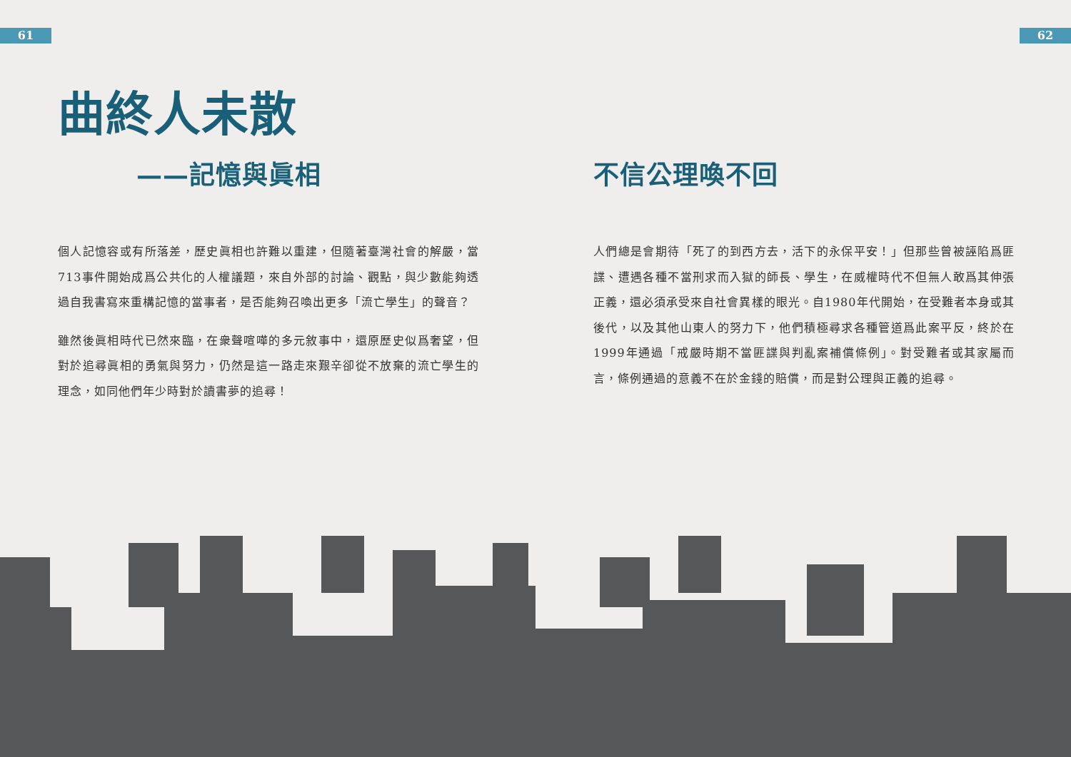61 62
曲終人未散
——記憶與眞相
個人記憶容或有所落差，歷史眞相也許難以重建，但隨著臺灣社會的解嚴，當713事件開始成爲公共化的人權議題，來自外部的討論、觀點，與少數能夠透過自我書寫來重構記憶的當事者，是否能夠召喚出更多「流亡學生」的聲音？
雖然後眞相時代已然來臨，在衆聲喧嘩的多元敘事中，還原歷史似爲奢望，但對於追尋眞相的勇氣與努力，仍然是這一路走來艱辛卻從不放棄的流亡學生的理念，如同他們年少時對於讀書夢的追尋！
不信公理喚不回
人們總是會期待「死了的到西方去，活下的永保平安！」但那些曾被誣陷爲匪諜、遭遇各種不當刑求而入獄的師長、學生，在威權時代不但無人敢爲其伸張正義，還必須承受來自社會異樣的眼光。自1980年代開始，在受難者本身或其後代，以及其他山東人的努力下，他們積極尋求各種管道爲此案平反，終於在1999年通過「戒嚴時期不當匪諜與判亂案補償條例」。對受難者或其家屬而言，條例通過的意義不在於金錢的賠償，而是對公理與正義的追尋。